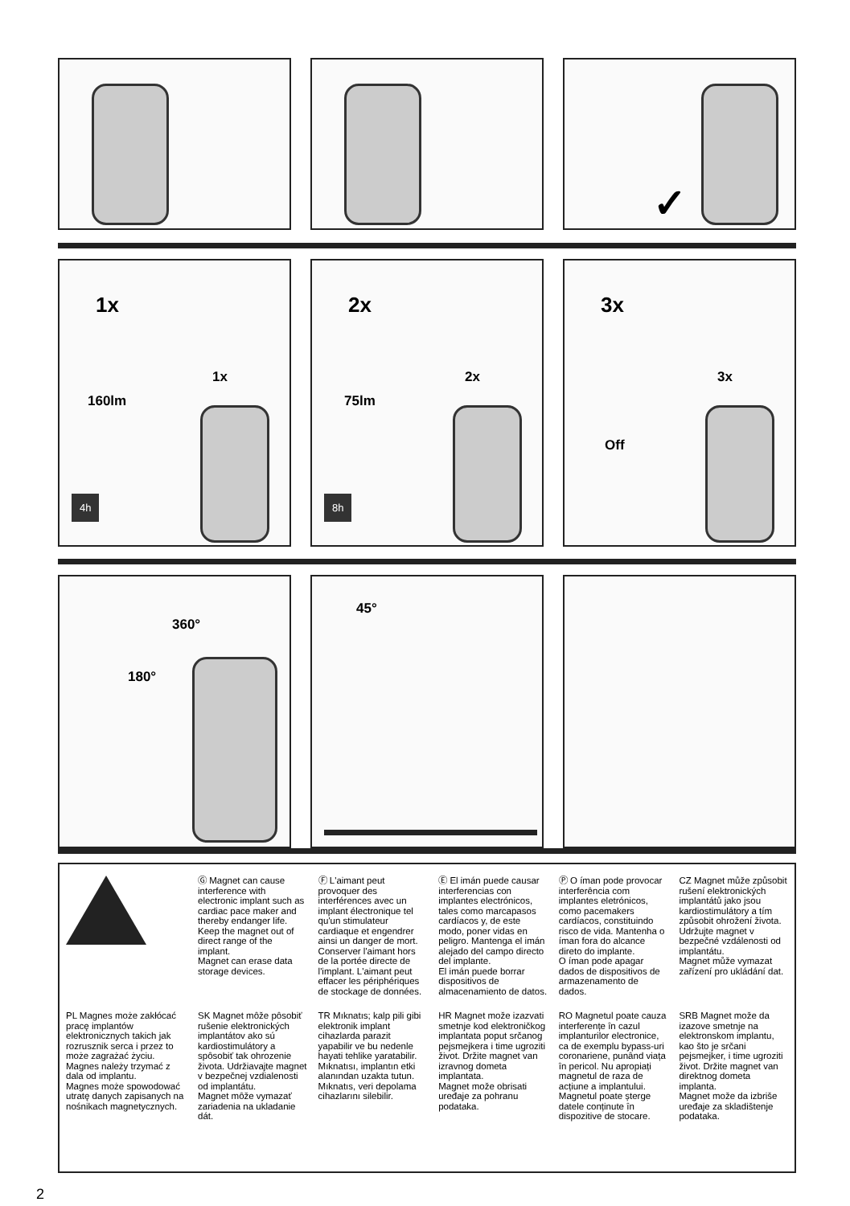✓
1x
1x
160lm
4h
2x
2x
75lm
8h
3x
3x
Off
360°
180°
45°
Ⓖ Magnet can cause interference with electronic implant such as cardiac pace maker and thereby endanger life. Keep the magnet out of direct range of the implant.
Magnet can erase data storage devices.
Ⓕ L'aimant peut provoquer des interférences avec un implant électronique tel qu'un stimulateur cardiaque et engendrer ainsi un danger de mort. Conserver l'aimant hors de la portée directe de l'implant. L'aimant peut effacer les périphériques de stockage de données.
Ⓔ El imán puede causar interferencias con implantes electrónicos, tales como marcapasos cardíacos y, de este modo, poner vidas en peligro. Mantenga el imán alejado del campo directo del implante.
El imán puede borrar dispositivos de almacenamiento de datos.
Ⓟ O íman pode provocar interferência com implantes eletrónicos, como pacemakers cardíacos, constituindo risco de vida. Mantenha o íman fora do alcance direto do implante.
O íman pode apagar dados de dispositivos de armazenamento de dados.
CZ Magnet může způsobit rušení elektronických implantátů jako jsou kardiostimulátory a tím způsobit ohrožení života. Udržujte magnet v bezpečné vzdálenosti od implantátu.
Magnet může vymazat zařízení pro ukládání dat.
PL Magnes może zakłócać pracę implantów elektronicznych takich jak rozrusznik serca i przez to może zagrażać życiu. Magnes należy trzymać z dala od implantu.
Magnes może spowodować utratę danych zapisanych na nośnikach magnetycznych.
SK Magnet môže pôsobiť rušenie elektronických implantátov ako sú kardiostimulátory a spôsobiť tak ohrozenie života. Udržiavajte magnet v bezpečnej vzdialenosti od implantátu.
Magnet môže vymazať zariadenia na ukladanie dát.
TR Mıknatıs; kalp pili gibi elektronik implant cihazlarda parazit yapabilir ve bu nedenle hayati tehlike yaratabilir. Mıknatısı, implantın etki alanından uzakta tutun. Mıknatıs, veri depolama cihazlarını silebilir.
HR Magnet može izazvati smetnje kod elektroničkog implantata poput srčanog pejsmejkera i time ugroziti život. Držite magnet van izravnog dometa implantata.
Magnet može obrisati uređaje za pohranu podataka.
RO Magnetul poate cauza interferențe în cazul implanturilor electronice, ca de exemplu bypass-uri coronariene, punând viața în pericol. Nu apropiați magnetul de raza de acțiune a implantului.
Magnetul poate șterge datele conținute în dispozitive de stocare.
SRB Magnet može da izazove smetnje na elektronskom implantu, kao što je srčani pejsmejker, i time ugroziti život. Držite magnet van direktnog dometa implanta.
Magnet može da izbriše uređaje za skladištenje podataka.
2